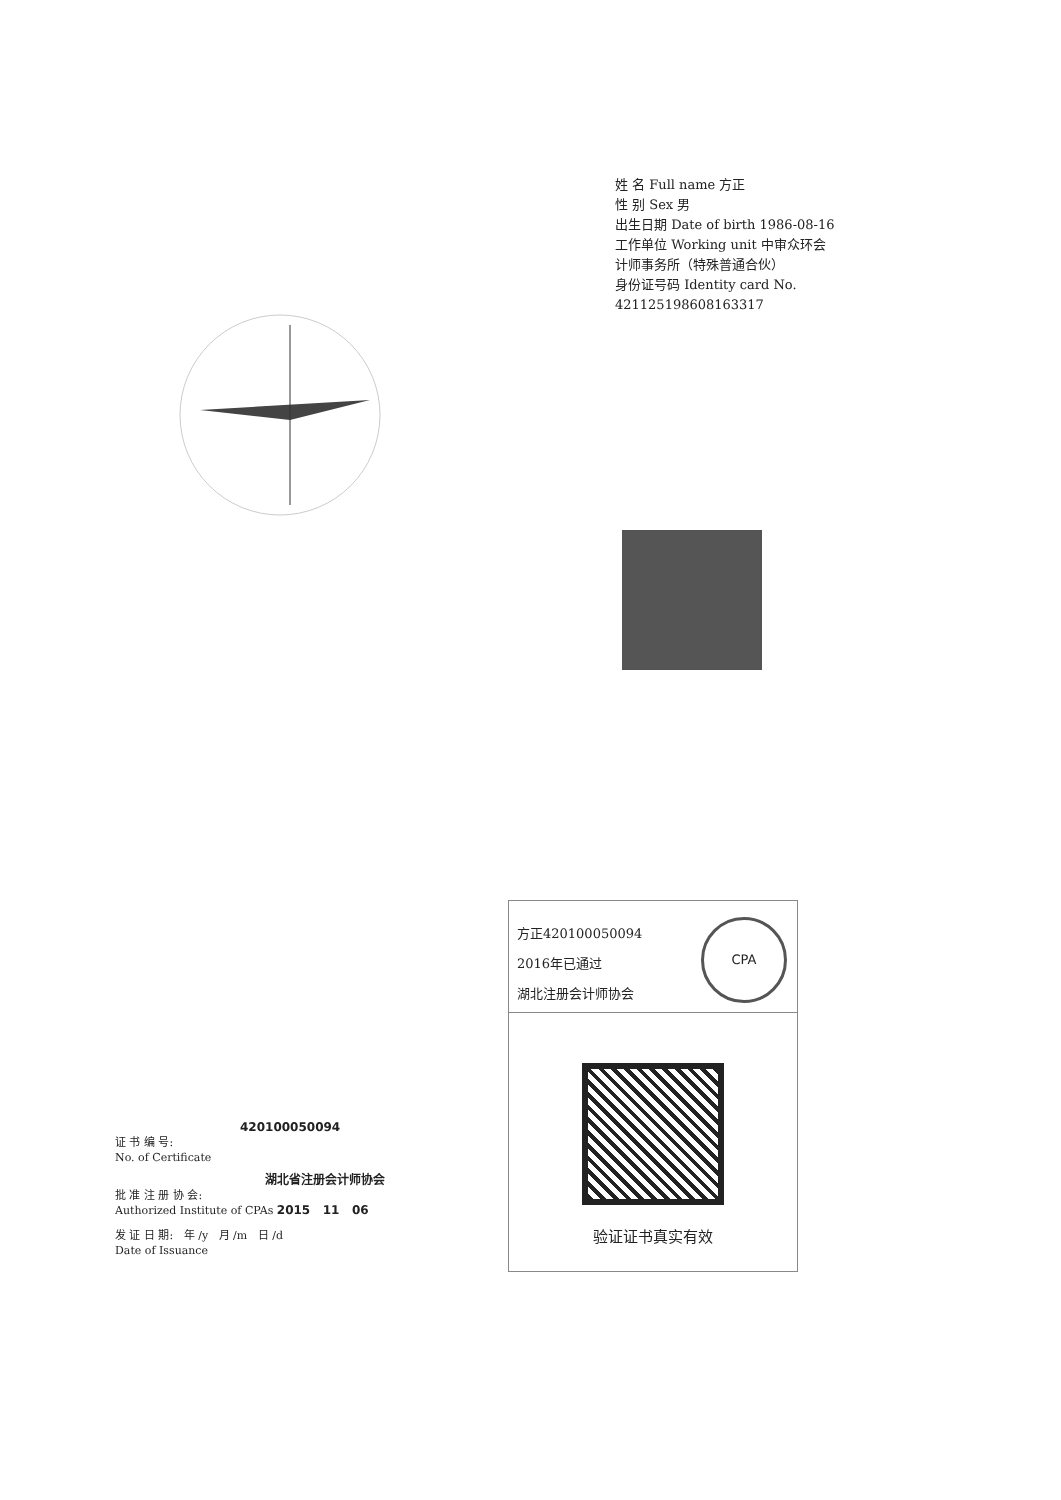THE CHINESE INSTITUTE OF CERTIFIED PUBLIC ACCOUNTANTS 中国注册会计师协会
姓 名 Full name 方正
性 别 Sex 男
出生日期 Date of birth 1986-08-16
工作单位 Working unit 中审众环会计师事务所（特殊普通合伙）
身份证号码 Identity card No. 421125198608163317
方正420100050094
2016年已通过
湖北注册会计师协会
CPA
验证证书真实有效
420100050094
证 书 编 号:
No. of Certificate
湖北省注册会计师协会
批 准 注 册 协 会:
Authorized Institute of CPAs 2015 11 06
发 证 日 期: 年 /y 月 /m 日 /d
Date of Issuance